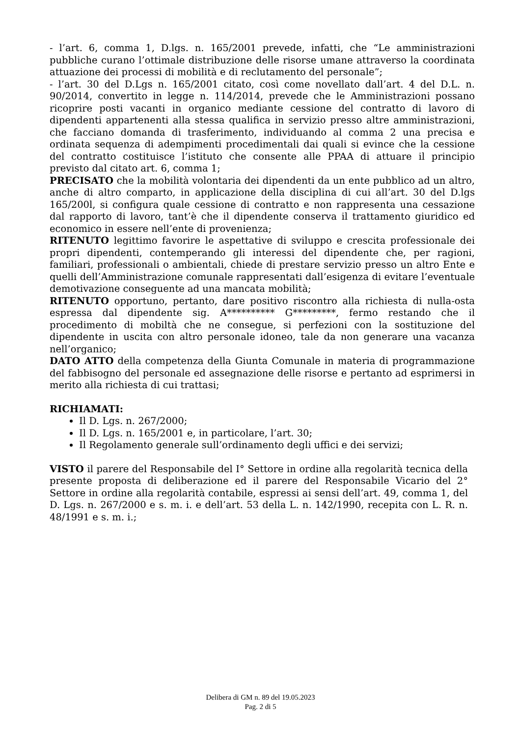- l’art. 6, comma 1, D.lgs. n. 165/2001 prevede, infatti, che “Le amministrazioni pubbliche curano l’ottimale distribuzione delle risorse umane attraverso la coordinata attuazione dei processi di mobilità e di reclutamento del personale”;
- l’art. 30 del D.Lgs n. 165/2001 citato, così come novellato dall’art. 4 del D.L. n. 90/2014, convertito in legge n. 114/2014, prevede che le Amministrazioni possano ricoprire posti vacanti in organico mediante cessione del contratto di lavoro di dipendenti appartenenti alla stessa qualifica in servizio presso altre amministrazioni, che facciano domanda di trasferimento, individuando al comma 2 una precisa e ordinata sequenza di adempimenti procedimentali dai quali si evince che la cessione del contratto costituisce l’istituto che consente alle PPAA di attuare il principio previsto dal citato art. 6, comma 1;
PRECISATO che la mobilità volontaria dei dipendenti da un ente pubblico ad un altro, anche di altro comparto, in applicazione della disciplina di cui all’art. 30 del D.lgs 165/200l, si configura quale cessione di contratto e non rappresenta una cessazione dal rapporto di lavoro, tant’è che il dipendente conserva il trattamento giuridico ed economico in essere nell’ente di provenienza;
RITENUTO legittimo favorire le aspettative di sviluppo e crescita professionale dei propri dipendenti, contemperando gli interessi del dipendente che, per ragioni, familiari, professionali o ambientali, chiede di prestare servizio presso un altro Ente e quelli dell’Amministrazione comunale rappresentati dall’esigenza di evitare l’eventuale demotivazione conseguente ad una mancata mobilità;
RITENUTO opportuno, pertanto, dare positivo riscontro alla richiesta di nulla-osta espressa dal dipendente sig. A********** G*********, fermo restando che il procedimento di mobiltà che ne consegue, si perfezioni con la sostituzione del dipendente in uscita con altro personale idoneo, tale da non generare una vacanza nell’organico;
DATO ATTO della competenza della Giunta Comunale in materia di programmazione del fabbisogno del personale ed assegnazione delle risorse e pertanto ad esprimersi in merito alla richiesta di cui trattasi;
RICHIAMATI:
Il D. Lgs. n. 267/2000;
Il D. Lgs. n. 165/2001 e, in particolare, l’art. 30;
Il Regolamento generale sull’ordinamento degli uffici e dei servizi;
VISTO il parere del Responsabile del I° Settore in ordine alla regolarità tecnica della presente proposta di deliberazione ed il parere del Responsabile Vicario del 2° Settore in ordine alla regolarità contabile, espressi ai sensi dell’art. 49, comma 1, del D. Lgs. n. 267/2000 e s. m. i. e dell’art. 53 della L. n. 142/1990, recepita con L. R. n. 48/1991 e s. m. i.;
Delibera di GM n. 89 del 19.05.2023
Pag. 2 di 5